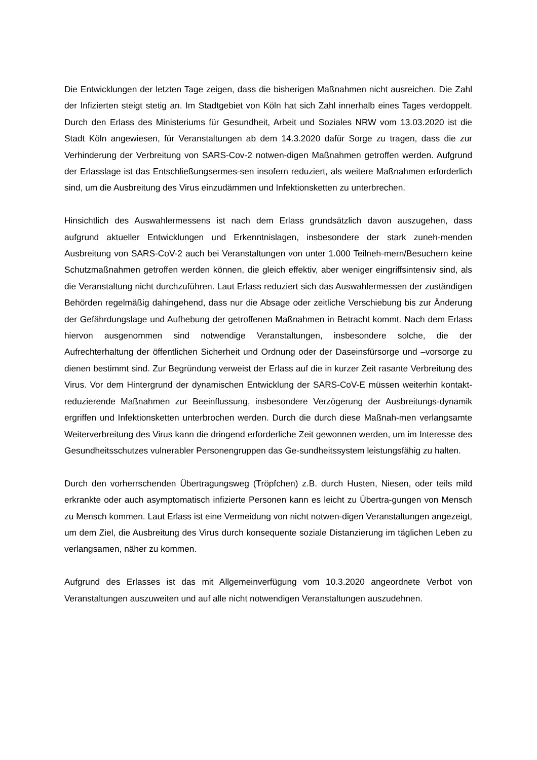Die Entwicklungen der letzten Tage zeigen, dass die bisherigen Maßnahmen nicht ausreichen. Die Zahl der Infizierten steigt stetig an. Im Stadtgebiet von Köln hat sich Zahl innerhalb eines Tages verdoppelt. Durch den Erlass des Ministeriums für Gesundheit, Arbeit und Soziales NRW vom 13.03.2020 ist die Stadt Köln angewiesen, für Veranstaltungen ab dem 14.3.2020 dafür Sorge zu tragen, dass die zur Verhinderung der Verbreitung von SARS-Cov-2 notwen-digen Maßnahmen getroffen werden. Aufgrund der Erlasslage ist das Entschließungsermes-sen insofern reduziert, als weitere Maßnahmen erforderlich sind, um die Ausbreitung des Virus einzudämmen und Infektionsketten zu unterbrechen.
Hinsichtlich des Auswahlermessens ist nach dem Erlass grundsätzlich davon auszugehen, dass aufgrund aktueller Entwicklungen und Erkenntnislagen, insbesondere der stark zuneh-menden Ausbreitung von SARS-CoV-2 auch bei Veranstaltungen von unter 1.000 Teilneh-mern/Besuchern keine Schutzmaßnahmen getroffen werden können, die gleich effektiv, aber weniger eingriffsintensiv sind, als die Veranstaltung nicht durchzuführen. Laut Erlass reduziert sich das Auswahlermessen der zuständigen Behörden regelmäßig dahingehend, dass nur die Absage oder zeitliche Verschiebung bis zur Änderung der Gefährdungslage und Aufhebung der getroffenen Maßnahmen in Betracht kommt. Nach dem Erlass hiervon ausgenommen sind notwendige Veranstaltungen, insbesondere solche, die der Aufrechterhaltung der öffentlichen Sicherheit und Ordnung oder der Daseinsfürsorge und –vorsorge zu dienen bestimmt sind. Zur Begründung verweist der Erlass auf die in kurzer Zeit rasante Verbreitung des Virus. Vor dem Hintergrund der dynamischen Entwicklung der SARS-CoV-E müssen weiterhin kontakt-reduzierende Maßnahmen zur Beeinflussung, insbesondere Verzögerung der Ausbreitungs-dynamik ergriffen und Infektionsketten unterbrochen werden. Durch die durch diese Maßnah-men verlangsamte Weiterverbreitung des Virus kann die dringend erforderliche Zeit gewonnen werden, um im Interesse des Gesundheitsschutzes vulnerabler Personengruppen das Ge-sundheitssystem leistungsfähig zu halten.
Durch den vorherrschenden Übertragungsweg (Tröpfchen) z.B. durch Husten, Niesen, oder teils mild erkrankte oder auch asymptomatisch infizierte Personen kann es leicht zu Übertra-gungen von Mensch zu Mensch kommen. Laut Erlass ist eine Vermeidung von nicht notwen-digen Veranstaltungen angezeigt, um dem Ziel, die Ausbreitung des Virus durch konsequente soziale Distanzierung im täglichen Leben zu verlangsamen, näher zu kommen.
Aufgrund des Erlasses ist das mit Allgemeinverfügung vom 10.3.2020 angeordnete Verbot von Veranstaltungen auszuweiten und auf alle nicht notwendigen Veranstaltungen auszudehnen.